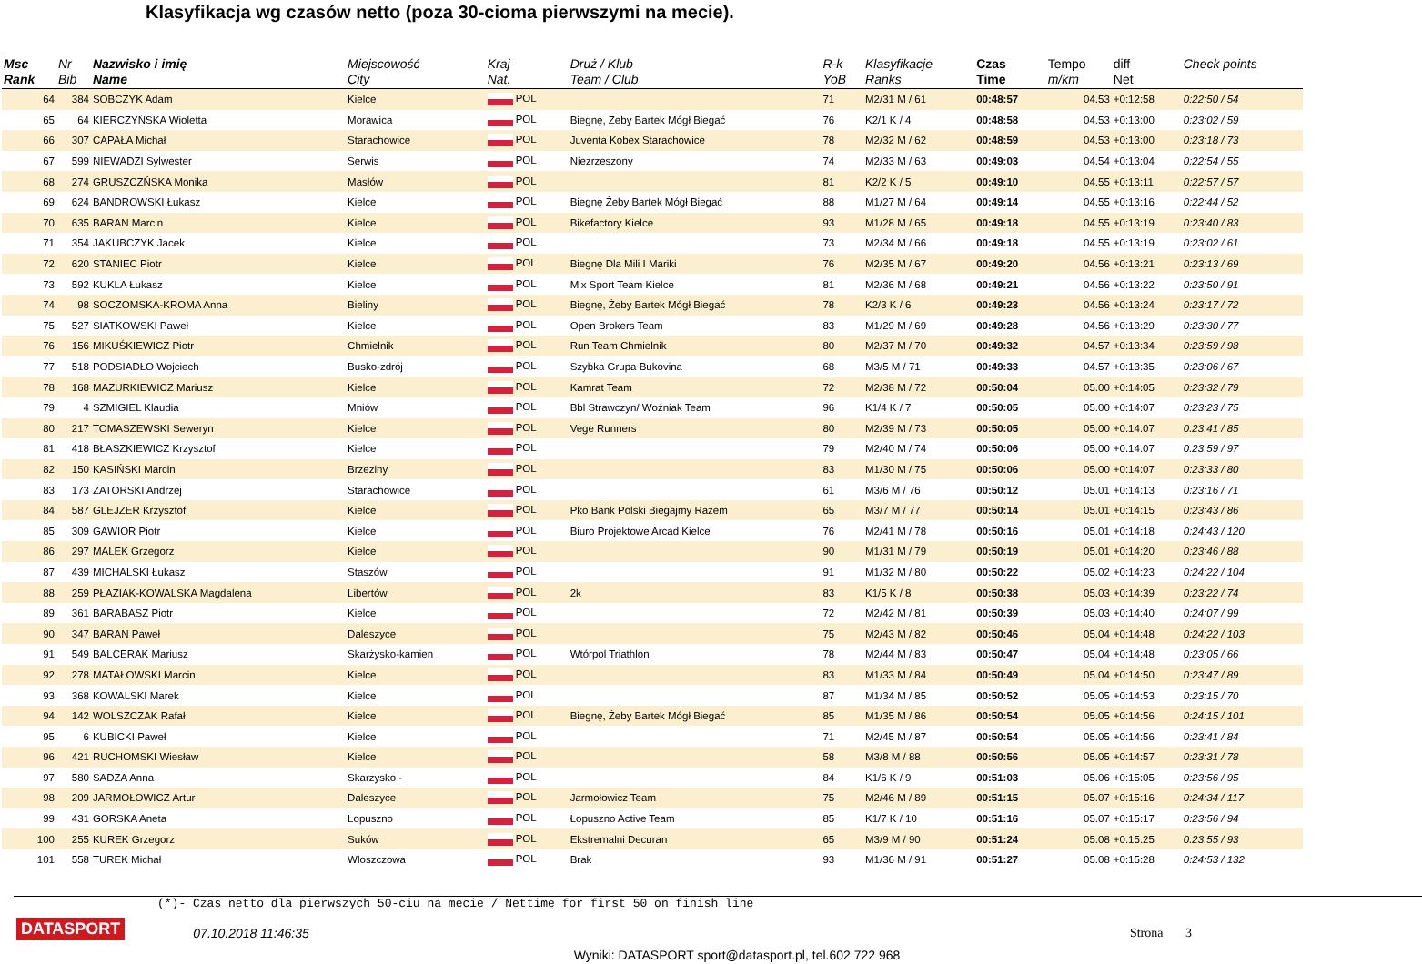Klasyfikacja wg czasów netto (poza 30-cioma pierwszymi na mecie).
| Msc Rank | Nr Bib | Nazwisko i imię Name | Miejscowość City | Kraj Nat. | Druż / Klub Team / Club | R-k YoB | Klasyfikacje Ranks | Czas Time | Tempo m/km | diff Net | Check points |
| --- | --- | --- | --- | --- | --- | --- | --- | --- | --- | --- | --- |
| 64 | 384 | SOBCZYK Adam | Kielce | POL | | 71 | M2/31 M / 61 | 00:48:57 | 04.53 | +0:12:58 | 0:22:50 / 54 |
| 65 | 64 | KIERCZYŃSKA Wioletta | Morawica | POL | Biegnę, Żeby Bartek Mógł Biegać | 76 | K2/1 K / 4 | 00:48:58 | 04.53 | +0:13:00 | 0:23:02 / 59 |
| 66 | 307 | CAPAŁA Michał | Starachowice | POL | Juventa Kobex Starachowice | 78 | M2/32 M / 62 | 00:48:59 | 04.53 | +0:13:00 | 0:23:18 / 73 |
| 67 | 599 | NIEWADZI Sylwester | Serwis | POL | Niezrzeszony | 74 | M2/33 M / 63 | 00:49:03 | 04.54 | +0:13:04 | 0:22:54 / 55 |
| 68 | 274 | GRUSZCZŃSKA Monika | Masłów | POL | | 81 | K2/2 K / 5 | 00:49:10 | 04.55 | +0:13:11 | 0:22:57 / 57 |
| 69 | 624 | BANDROWSKI Łukasz | Kielce | POL | Biegnę Żeby Bartek Mógł Biegać | 88 | M1/27 M / 64 | 00:49:14 | 04.55 | +0:13:16 | 0:22:44 / 52 |
| 70 | 635 | BARAN Marcin | Kielce | POL | Bikefactory Kielce | 93 | M1/28 M / 65 | 00:49:18 | 04.55 | +0:13:19 | 0:23:40 / 83 |
| 71 | 354 | JAKUBCZYK Jacek | Kielce | POL | | 73 | M2/34 M / 66 | 00:49:18 | 04.55 | +0:13:19 | 0:23:02 / 61 |
| 72 | 620 | STANIEC Piotr | Kielce | POL | Biegnę Dla Mili I Mariki | 76 | M2/35 M / 67 | 00:49:20 | 04.56 | +0:13:21 | 0:23:13 / 69 |
| 73 | 592 | KUKLA Łukasz | Kielce | POL | Mix Sport Team Kielce | 81 | M2/36 M / 68 | 00:49:21 | 04.56 | +0:13:22 | 0:23:50 / 91 |
| 74 | 98 | SOCZOMSKA-KROMA Anna | Bieliny | POL | Biegnę, Żeby Bartek Mógł Biegać | 78 | K2/3 K / 6 | 00:49:23 | 04.56 | +0:13:24 | 0:23:17 / 72 |
| 75 | 527 | SIATKOWSKI Paweł | Kielce | POL | Open Brokers Team | 83 | M1/29 M / 69 | 00:49:28 | 04.56 | +0:13:29 | 0:23:30 / 77 |
| 76 | 156 | MIKUŚKIEWICZ Piotr | Chmielnik | POL | Run Team Chmielnik | 80 | M2/37 M / 70 | 00:49:32 | 04.57 | +0:13:34 | 0:23:59 / 98 |
| 77 | 518 | PODSIADŁO Wojciech | Busko-zdrój | POL | Szybka Grupa Bukovina | 68 | M3/5 M / 71 | 00:49:33 | 04.57 | +0:13:35 | 0:23:06 / 67 |
| 78 | 168 | MAZURKIEWICZ Mariusz | Kielce | POL | Kamrat Team | 72 | M2/38 M / 72 | 00:50:04 | 05.00 | +0:14:05 | 0:23:32 / 79 |
| 79 | 4 | SZMIGIEL Klaudia | Mniów | POL | Bbl Strawczyn/ Woźniak Team | 96 | K1/4 K / 7 | 00:50:05 | 05.00 | +0:14:07 | 0:23:23 / 75 |
| 80 | 217 | TOMASZEWSKI Seweryn | Kielce | POL | Vege Runners | 80 | M2/39 M / 73 | 00:50:05 | 05.00 | +0:14:07 | 0:23:41 / 85 |
| 81 | 418 | BŁASZKIEWICZ Krzysztof | Kielce | POL | | 79 | M2/40 M / 74 | 00:50:06 | 05.00 | +0:14:07 | 0:23:59 / 97 |
| 82 | 150 | KASIŃSKI Marcin | Brzeziny | POL | | 83 | M1/30 M / 75 | 00:50:06 | 05.00 | +0:14:07 | 0:23:33 / 80 |
| 83 | 173 | ZATORSKI Andrzej | Starachowice | POL | | 61 | M3/6 M / 76 | 00:50:12 | 05.01 | +0:14:13 | 0:23:16 / 71 |
| 84 | 587 | GLEJZER Krzysztof | Kielce | POL | Pko Bank Polski Biegajmy Razem | 65 | M3/7 M / 77 | 00:50:14 | 05.01 | +0:14:15 | 0:23:43 / 86 |
| 85 | 309 | GAWIOR Piotr | Kielce | POL | Biuro Projektowe Arcad Kielce | 76 | M2/41 M / 78 | 00:50:16 | 05.01 | +0:14:18 | 0:24:43 / 120 |
| 86 | 297 | MALEK Grzegorz | Kielce | POL | | 90 | M1/31 M / 79 | 00:50:19 | 05.01 | +0:14:20 | 0:23:46 / 88 |
| 87 | 439 | MICHALSKI Łukasz | Staszów | POL | | 91 | M1/32 M / 80 | 00:50:22 | 05.02 | +0:14:23 | 0:24:22 / 104 |
| 88 | 259 | PŁAZIAK-KOWALSKA Magdalena | Libertów | POL | 2k | 83 | K1/5 K / 8 | 00:50:38 | 05.03 | +0:14:39 | 0:23:22 / 74 |
| 89 | 361 | BARABASZ Piotr | Kielce | POL | | 72 | M2/42 M / 81 | 00:50:39 | 05.03 | +0:14:40 | 0:24:07 / 99 |
| 90 | 347 | BARAN Paweł | Daleszyce | POL | | 75 | M2/43 M / 82 | 00:50:46 | 05.04 | +0:14:48 | 0:24:22 / 103 |
| 91 | 549 | BALCERAK Mariusz | Skarżysko-kamien | POL | Wtórpol Triathlon | 78 | M2/44 M / 83 | 00:50:47 | 05.04 | +0:14:48 | 0:23:05 / 66 |
| 92 | 278 | MATAŁOWSKI Marcin | Kielce | POL | | 83 | M1/33 M / 84 | 00:50:49 | 05.04 | +0:14:50 | 0:23:47 / 89 |
| 93 | 368 | KOWALSKI Marek | Kielce | POL | | 87 | M1/34 M / 85 | 00:50:52 | 05.05 | +0:14:53 | 0:23:15 / 70 |
| 94 | 142 | WOLSZCZAK Rafał | Kielce | POL | Biegnę, Żeby Bartek Mógł Biegać | 85 | M1/35 M / 86 | 00:50:54 | 05.05 | +0:14:56 | 0:24:15 / 101 |
| 95 | 6 | KUBICKI Paweł | Kielce | POL | | 71 | M2/45 M / 87 | 00:50:54 | 05.05 | +0:14:56 | 0:23:41 / 84 |
| 96 | 421 | RUCHOMSKI Wiesław | Kielce | POL | | 58 | M3/8 M / 88 | 00:50:56 | 05.05 | +0:14:57 | 0:23:31 / 78 |
| 97 | 580 | SADZA Anna | Skarzysko - | POL | | 84 | K1/6 K / 9 | 00:51:03 | 05.06 | +0:15:05 | 0:23:56 / 95 |
| 98 | 209 | JARMOŁOWICZ Artur | Daleszyce | POL | Jarmołowicz Team | 75 | M2/46 M / 89 | 00:51:15 | 05.07 | +0:15:16 | 0:24:34 / 117 |
| 99 | 431 | GORSKA Aneta | Łopuszno | POL | Łopuszno Active Team | 85 | K1/7 K / 10 | 00:51:16 | 05.07 | +0:15:17 | 0:23:56 / 94 |
| 100 | 255 | KUREK Grzegorz | Suków | POL | Ekstremalni Decuran | 65 | M3/9 M / 90 | 00:51:24 | 05.08 | +0:15:25 | 0:23:55 / 93 |
| 101 | 558 | TUREK Michał | Włoszczowa | POL | Brak | 93 | M1/36 M / 91 | 00:51:27 | 05.08 | +0:15:28 | 0:24:53 / 132 |
(*)- Czas netto dla pierwszych 50-ciu na mecie / Nettime for first 50 on finish line
DATASPORT 07.10.2018 11:46:35 Strona 3
Wyniki: DATASPORT sport@datasport.pl, tel.602 722 968